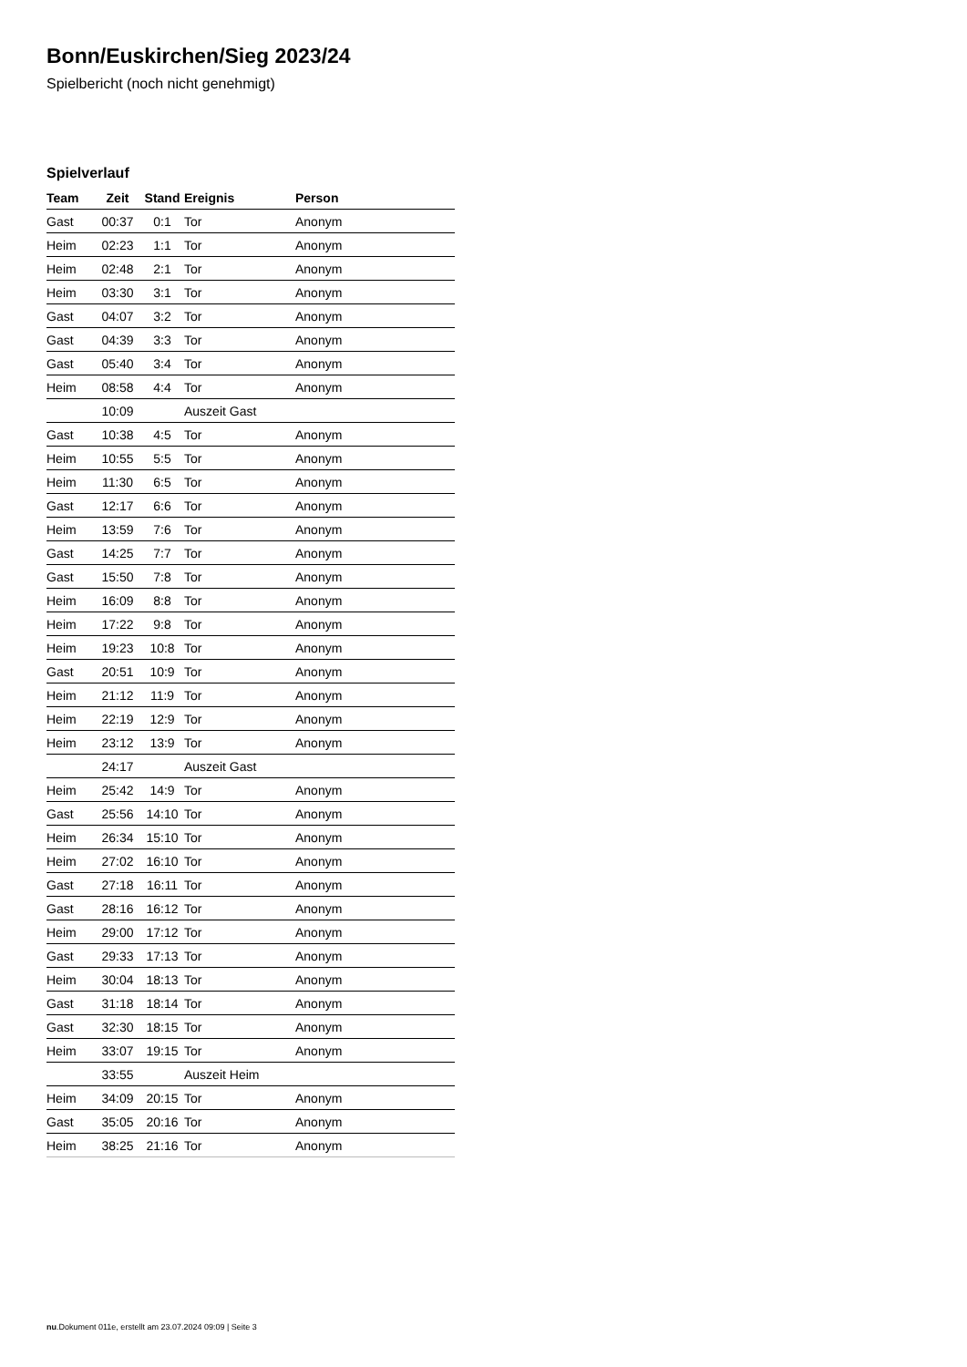Bonn/Euskirchen/Sieg 2023/24
Spielbericht (noch nicht genehmigt)
Spielverlauf
| Team | Zeit | Stand | Ereignis | Person |
| --- | --- | --- | --- | --- |
| Gast | 00:37 | 0:1 | Tor | Anonym |
| Heim | 02:23 | 1:1 | Tor | Anonym |
| Heim | 02:48 | 2:1 | Tor | Anonym |
| Heim | 03:30 | 3:1 | Tor | Anonym |
| Gast | 04:07 | 3:2 | Tor | Anonym |
| Gast | 04:39 | 3:3 | Tor | Anonym |
| Gast | 05:40 | 3:4 | Tor | Anonym |
| Heim | 08:58 | 4:4 | Tor | Anonym |
| | 10:09 | | Auszeit Gast | |
| Gast | 10:38 | 4:5 | Tor | Anonym |
| Heim | 10:55 | 5:5 | Tor | Anonym |
| Heim | 11:30 | 6:5 | Tor | Anonym |
| Gast | 12:17 | 6:6 | Tor | Anonym |
| Heim | 13:59 | 7:6 | Tor | Anonym |
| Gast | 14:25 | 7:7 | Tor | Anonym |
| Gast | 15:50 | 7:8 | Tor | Anonym |
| Heim | 16:09 | 8:8 | Tor | Anonym |
| Heim | 17:22 | 9:8 | Tor | Anonym |
| Heim | 19:23 | 10:8 | Tor | Anonym |
| Gast | 20:51 | 10:9 | Tor | Anonym |
| Heim | 21:12 | 11:9 | Tor | Anonym |
| Heim | 22:19 | 12:9 | Tor | Anonym |
| Heim | 23:12 | 13:9 | Tor | Anonym |
| | 24:17 | | Auszeit Gast | |
| Heim | 25:42 | 14:9 | Tor | Anonym |
| Gast | 25:56 | 14:10 | Tor | Anonym |
| Heim | 26:34 | 15:10 | Tor | Anonym |
| Heim | 27:02 | 16:10 | Tor | Anonym |
| Gast | 27:18 | 16:11 | Tor | Anonym |
| Gast | 28:16 | 16:12 | Tor | Anonym |
| Heim | 29:00 | 17:12 | Tor | Anonym |
| Gast | 29:33 | 17:13 | Tor | Anonym |
| Heim | 30:04 | 18:13 | Tor | Anonym |
| Gast | 31:18 | 18:14 | Tor | Anonym |
| Gast | 32:30 | 18:15 | Tor | Anonym |
| Heim | 33:07 | 19:15 | Tor | Anonym |
| | 33:55 | | Auszeit Heim | |
| Heim | 34:09 | 20:15 | Tor | Anonym |
| Gast | 35:05 | 20:16 | Tor | Anonym |
| Heim | 38:25 | 21:16 | Tor | Anonym |
nu.Dokument 011e, erstellt am 23.07.2024 09:09 | Seite 3